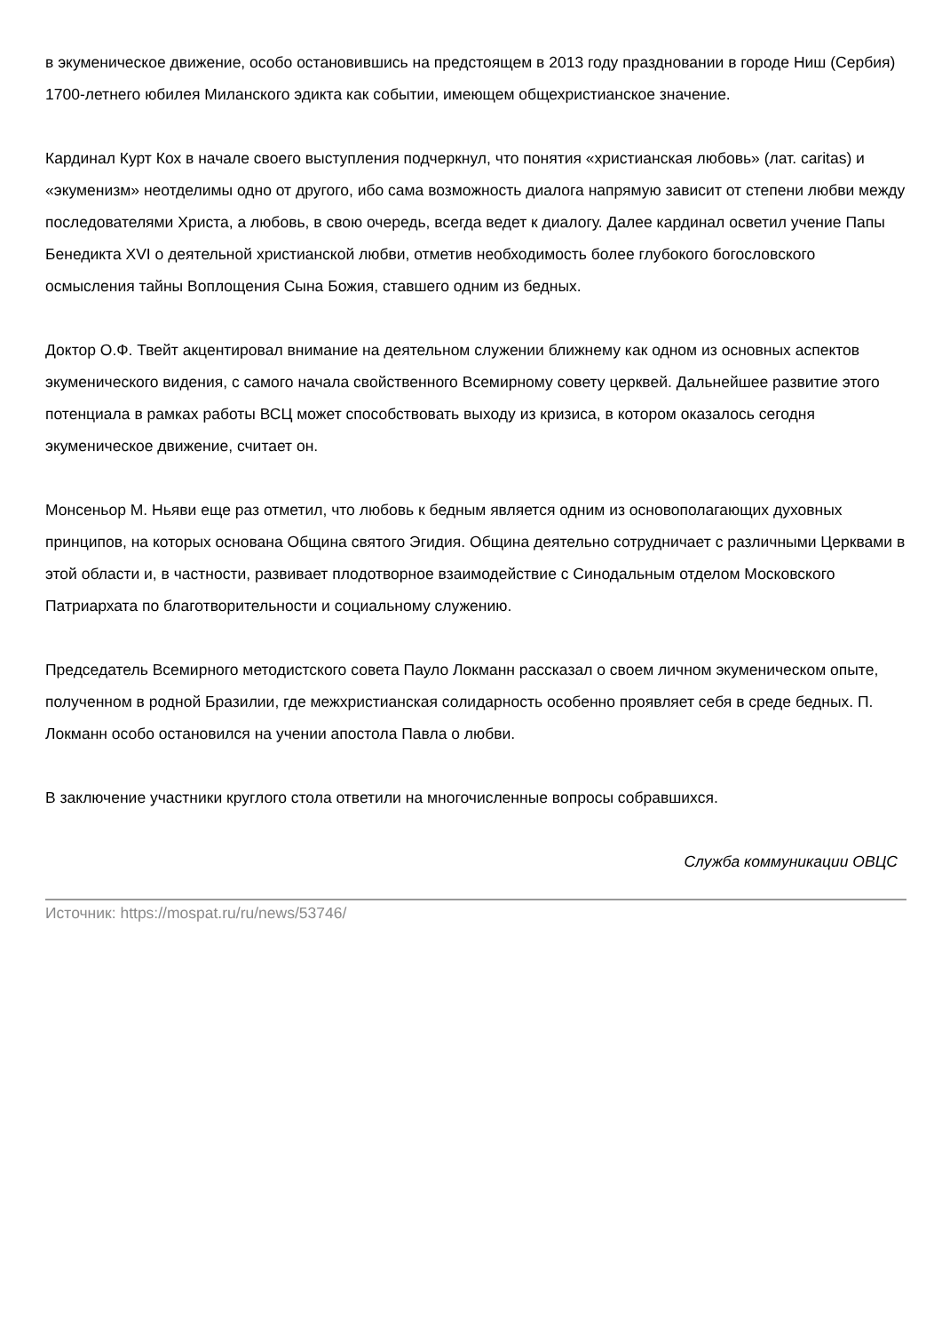в экуменическое движение, особо остановившись на предстоящем в 2013 году праздновании в городе Ниш (Сербия) 1700-летнего юбилея Миланского эдикта как событии, имеющем общехристианское значение.
Кардинал Курт Кох в начале своего выступления подчеркнул, что понятия «христианская любовь» (лат. caritas) и «экуменизм» неотделимы одно от другого, ибо сама возможность диалога напрямую зависит от степени любви между последователями Христа, а любовь, в свою очередь, всегда ведет к диалогу. Далее кардинал осветил учение Папы Бенедикта XVI о деятельной христианской любви, отметив необходимость более глубокого богословского осмысления тайны Воплощения Сына Божия, ставшего одним из бедных.
Доктор О.Ф. Твейт акцентировал внимание на деятельном служении ближнему как одном из основных аспектов экуменического видения, с самого начала свойственного Всемирному совету церквей. Дальнейшее развитие этого потенциала в рамках работы ВСЦ может способствовать выходу из кризиса, в котором оказалось сегодня экуменическое движение, считает он.
Монсеньор М. Ньяви еще раз отметил, что любовь к бедным является одним из основополагающих духовных принципов, на которых основана Община святого Эгидия. Община деятельно сотрудничает с различными Церквами в этой области и, в частности, развивает плодотворное взаимодействие с Синодальным отделом Московского Патриархата по благотворительности и социальному служению.
Председатель Всемирного методистского совета Пауло Локманн рассказал о своем личном экуменическом опыте, полученном в родной Бразилии, где межхристианская солидарность особенно проявляет себя в среде бедных. П. Локманн особо остановился на учении апостола Павла о любви.
В заключение участники круглого стола ответили на многочисленные вопросы собравшихся.
Служба коммуникации ОВЦС
Источник: https://mospat.ru/ru/news/53746/